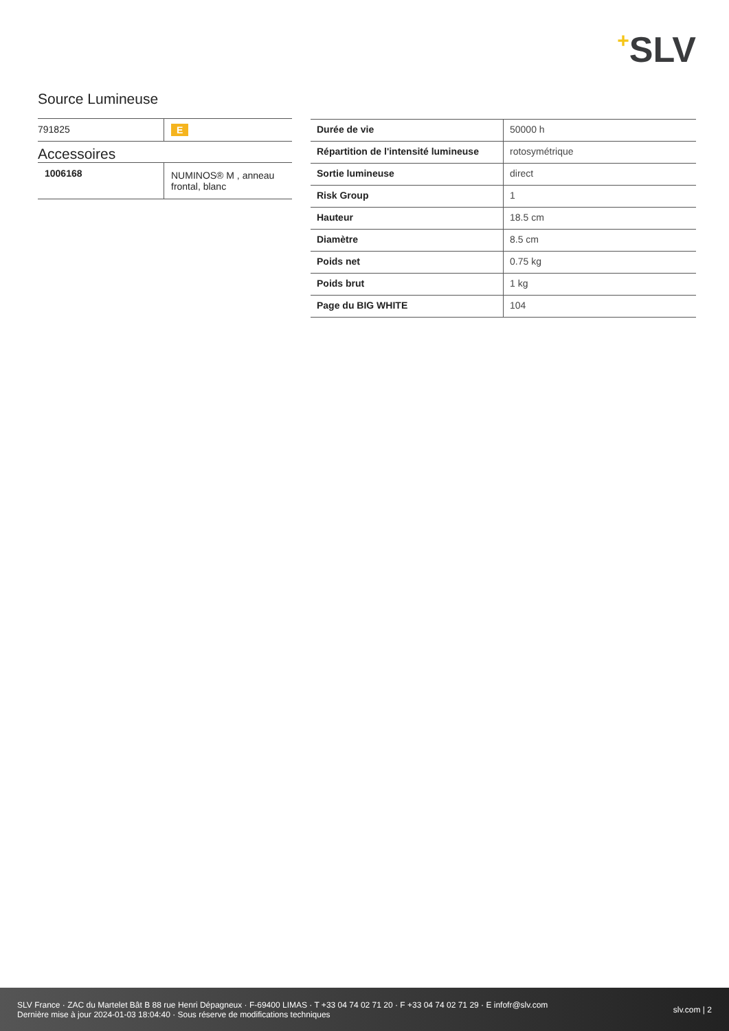+SLV
Source Lumineuse
| 791825 | E |
Accessoires
| 1006168 | NUMINOS® M , anneau frontal, blanc |
| Durée de vie | 50000 h |
| Répartition de l'intensité lumineuse | rotosymétrique |
| Sortie lumineuse | direct |
| Risk Group | 1 |
| Hauteur | 18.5 cm |
| Diamètre | 8.5 cm |
| Poids net | 0.75 kg |
| Poids brut | 1 kg |
| Page du BIG WHITE | 104 |
SLV France · ZAC du Martelet Bât B 88 rue Henri Dépagneux · F-69400 LIMAS · T +33 04 74 02 71 20 · F +33 04 74 02 71 29 · E infofr@slv.com
Dernière mise à jour 2024-01-03 18:04:40 · Sous réserve de modifications techniques
slv.com | 2